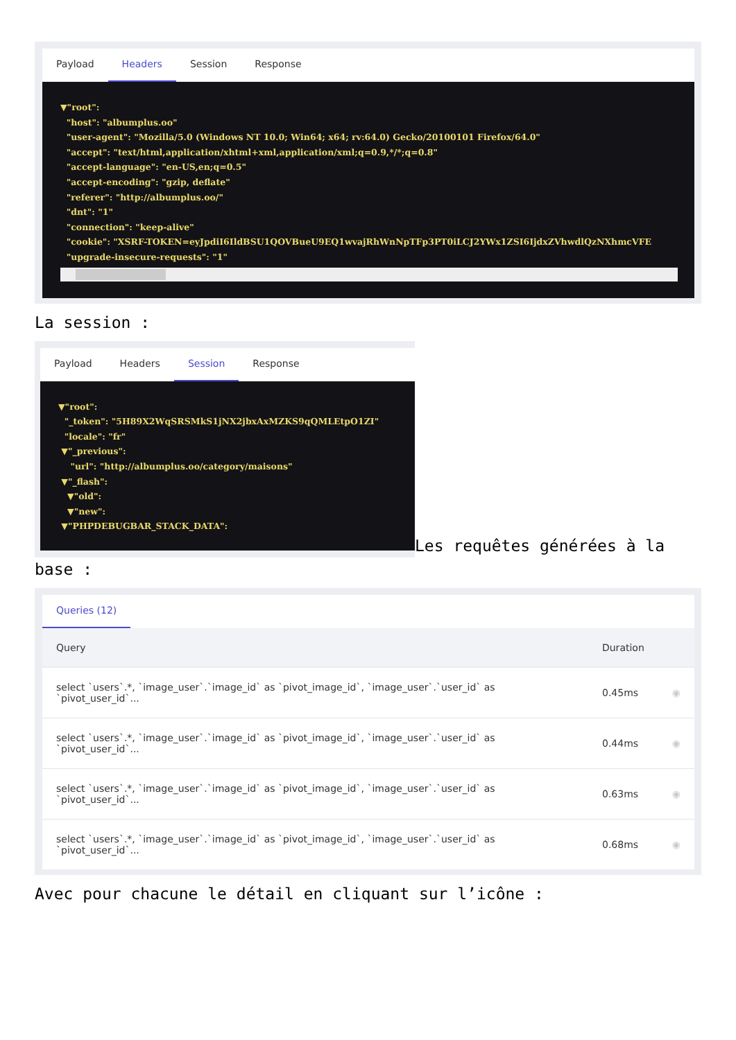Payload Headers Session Response
▼"root": "host": "albumplus.oo" "user-agent": "Mozilla/5.0 (Windows NT 10.0; Win64; x64; rv:64.0) Gecko/20100101 Firefox/64.0" "accept": "text/html,application/xhtml+xml,application/xml;q=0.9,*/*;q=0.8" "accept-language": "en-US,en;q=0.5" "accept-encoding": "gzip, deflate" "referer": "http://albumplus.oo/" "dnt": "1" "connection": "keep-alive" "cookie": "XSRF-TOKEN=eyJpdiI6IldBSU1QOVBueU9EQ1wvajRhWnNpTFp3PT0iLCJ2YWx1ZSI6IjdxZVhwdlQzNXhmcVFE "upgrade-insecure-requests": "1"
La session :
Payload Headers Session Response
▼"root": "_token": "5H89X2WqSRSMkS1jNX2jbxAxMZKS9qQMLEtpO1ZI" "locale": "fr" ▼"_previous": "url": "http://albumplus.oo/category/maisons" ▼"_flash": ▼"old": ▼"new": ▼"PHPDEBUGBAR_STACK_DATA":
Les requêtes générées à la
base :
Queries (12)
| Query | Duration | |
| --- | --- | --- |
| select `users`.*, `image_user`.`image_id` as `pivot_image_id`, `image_user`.`user_id` as `pivot_user_id`... | 0.45ms | ◉ |
| select `users`.*, `image_user`.`image_id` as `pivot_image_id`, `image_user`.`user_id` as `pivot_user_id`... | 0.44ms | ◉ |
| select `users`.*, `image_user`.`image_id` as `pivot_image_id`, `image_user`.`user_id` as `pivot_user_id`... | 0.63ms | ◉ |
| select `users`.*, `image_user`.`image_id` as `pivot_image_id`, `image_user`.`user_id` as `pivot_user_id`... | 0.68ms | ◉ |
Avec pour chacune le détail en cliquant sur l’icône :